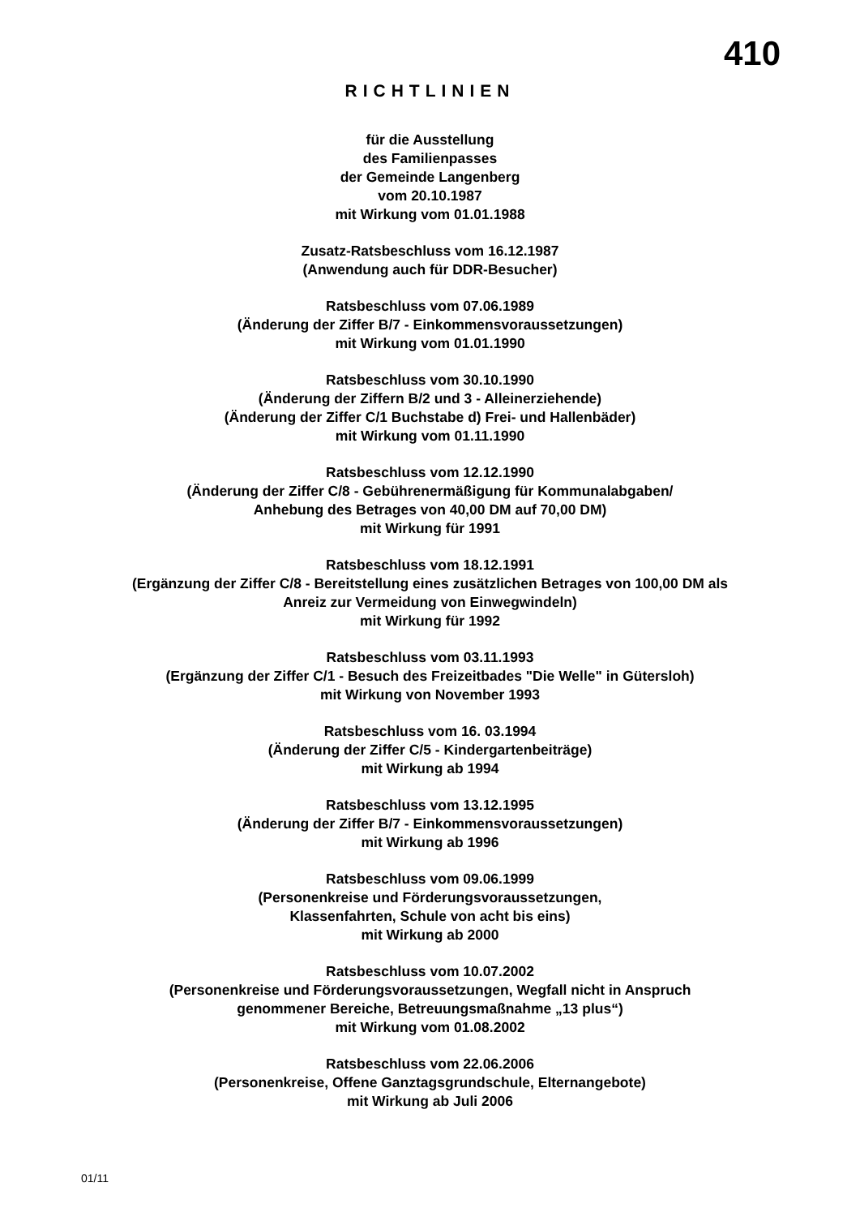410
RICHTLINIEN
für die Ausstellung
des Familienpasses
der Gemeinde Langenberg
vom 20.10.1987
mit Wirkung vom 01.01.1988
Zusatz-Ratsbeschluss vom 16.12.1987
(Anwendung auch für DDR-Besucher)
Ratsbeschluss vom 07.06.1989
(Änderung der Ziffer B/7 - Einkommensvoraussetzungen)
mit Wirkung vom 01.01.1990
Ratsbeschluss vom 30.10.1990
(Änderung der Ziffern B/2 und 3 - Alleinerziehende)
(Änderung der Ziffer C/1 Buchstabe d) Frei- und Hallenbäder)
mit Wirkung vom 01.11.1990
Ratsbeschluss vom 12.12.1990
(Änderung der Ziffer C/8 - Gebührenermäßigung für Kommunalabgaben/
Anhebung des Betrages von 40,00 DM auf 70,00 DM)
mit Wirkung für 1991
Ratsbeschluss vom 18.12.1991
(Ergänzung der Ziffer C/8 - Bereitstellung eines zusätzlichen Betrages von 100,00 DM als
Anreiz zur Vermeidung von Einwegwindeln)
mit Wirkung für 1992
Ratsbeschluss vom 03.11.1993
(Ergänzung der Ziffer C/1 - Besuch des Freizeitbades "Die Welle" in Gütersloh)
mit Wirkung von November 1993
Ratsbeschluss vom 16. 03.1994
(Änderung der Ziffer C/5 - Kindergartenbeiträge)
mit Wirkung ab 1994
Ratsbeschluss vom 13.12.1995
(Änderung der Ziffer B/7 - Einkommensvoraussetzungen)
mit Wirkung ab 1996
Ratsbeschluss vom 09.06.1999
(Personenkreise und Förderungsvoraussetzungen,
Klassenfahrten, Schule von acht bis eins)
mit Wirkung ab 2000
Ratsbeschluss vom 10.07.2002
(Personenkreise und Förderungsvoraussetzungen, Wegfall nicht in Anspruch
genommener Bereiche, Betreuungsmaßnahme „13 plus“)
mit Wirkung vom 01.08.2002
Ratsbeschluss vom 22.06.2006
(Personenkreise, Offene Ganztagsgrundschule, Elternangebote)
mit Wirkung ab Juli 2006
01/11